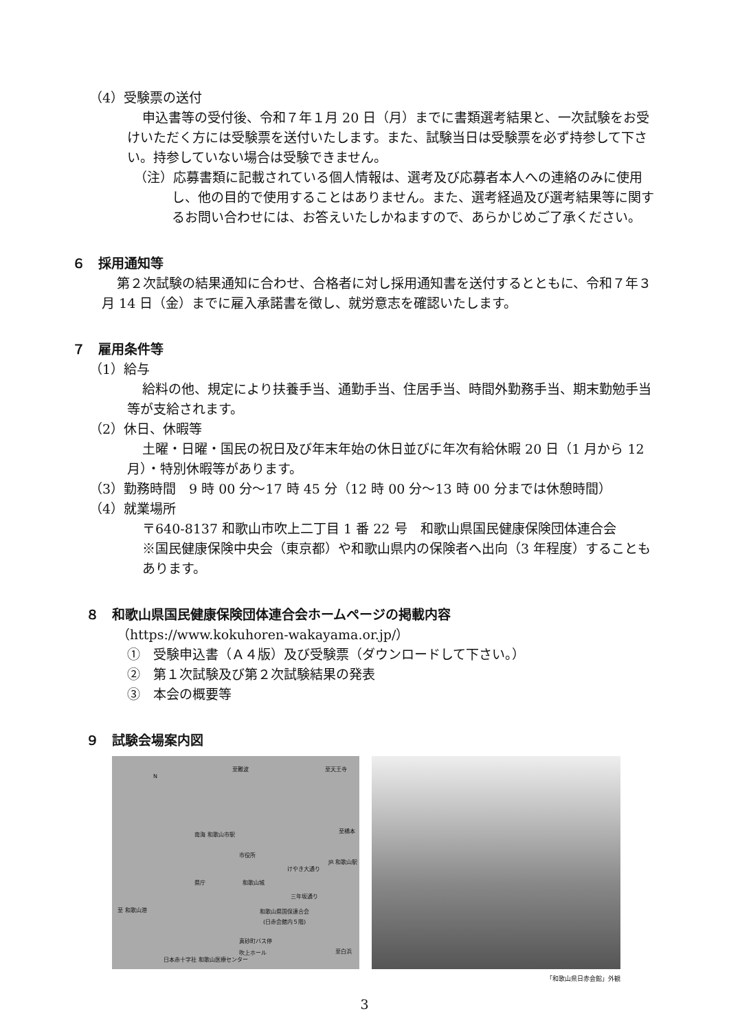（4）受験票の送付
申込書等の受付後、令和７年１月 20 日（月）までに書類選考結果と、一次試験をお受けいただく方には受験票を送付いたします。また、試験当日は受験票を必ず持参して下さい。持参していない場合は受験できません。
（注）応募書類に記載されている個人情報は、選考及び応募者本人への連絡のみに使用し、他の目的で使用することはありません。また、選考経過及び選考結果等に関するお問い合わせには、お答えいたしかねますので、あらかじめご了承ください。
６　採用通知等
第２次試験の結果通知に合わせ、合格者に対し採用通知書を送付するとともに、令和７年３月 14 日（金）までに雇入承諾書を徴し、就労意志を確認いたします。
７　雇用条件等
（1）給与
給料の他、規定により扶養手当、通勤手当、住居手当、時間外勤務手当、期末勤勉手当等が支給されます。
（2）休日、休暇等
土曜・日曜・国民の祝日及び年末年始の休日並びに年次有給休暇 20 日（1 月から 12 月）・特別休暇等があります。
（3）勤務時間　9 時 00 分～17 時 45 分（12 時 00 分～13 時 00 分までは休憩時間）
（4）就業場所
〒640-8137 和歌山市吹上二丁目 1 番 22 号　和歌山県国民健康保険団体連合会
※国民健康保険中央会（東京都）や和歌山県内の保険者へ出向（3 年程度）することもあります。
８　和歌山県国民健康保険団体連合会ホームページの掲載内容
（https://www.kokuhoren-wakayama.or.jp/）
①　受験申込書（Ａ４版）及び受験票（ダウンロードして下さい。）
②　第１次試験及び第２次試験結果の発表
③　本会の概要等
９　試験会場案内図
至難波 至天王寺
N
南海 和歌山市駅
至橋本
市役所
JR 和歌山駅
けやき大通り
県庁 和歌山城
三年坂通り
至 和歌山港 和歌山県国保連合会
(日赤会館内５階)
真砂町バス停
吹上ホール 至白浜
日本赤十字社 和歌山医療センター
「和歌山県日赤会館」外観
3